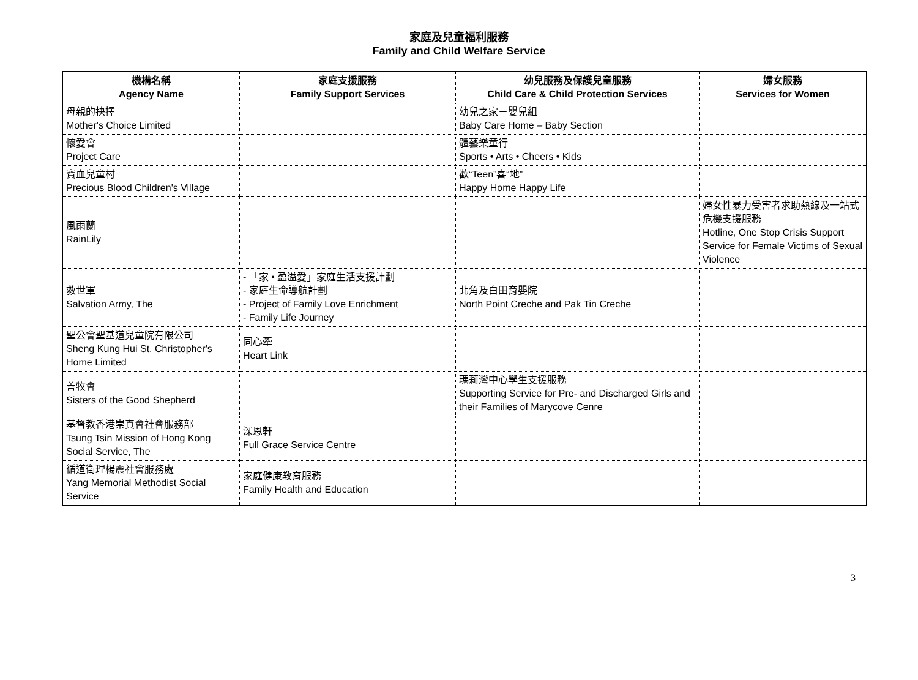家庭及兒童福利服務
Family and Child Welfare Service
| 機構名稱 Agency Name | 家庭支援服務 Family Support Services | 幼兒服務及保護兒童服務 Child Care & Child Protection Services | 婦女服務 Services for Women |
| --- | --- | --- | --- |
| 母親的抉擇 Mother's Choice Limited | | 幼兒之家－嬰兒組 Baby Care Home – Baby Section | |
| 懷愛會 Project Care | | 體藝樂童行 Sports • Arts • Cheers • Kids | |
| 寶血兒童村 Precious Blood Children's Village | | 歡“Teen”喜“地” Happy Home Happy Life | |
| 風雨蘭 RainLily | | | 婦女性暴力受害者求助熱線及一站式危機支援服務 Hotline, One Stop Crisis Support Service for Female Victims of Sexual Violence |
| 救世軍 Salvation Army, The | - 「家 • 盈溢愛」家庭生活支援計劃 - 家庭生命導航計劃 - Project of Family Love Enrichment - Family Life Journey | 北角及白田育嬰院 North Point Creche and Pak Tin Creche | |
| 聖公會聖基道兒童院有限公司 Sheng Kung Hui St. Christopher's Home Limited | 同心牽 Heart Link | | |
| 善牧會 Sisters of the Good Shepherd | | 瑪莉灣中心學生支援服務 Supporting Service for Pre- and Discharged Girls and their Families of Marycove Cenre | |
| 基督教香港崇真會社會服務部 Tsung Tsin Mission of Hong Kong Social Service, The | 深恩軒 Full Grace Service Centre | | |
| 循道衛理楊震社會服務處 Yang Memorial Methodist Social Service | 家庭健康教育服務 Family Health and Education | | |
3